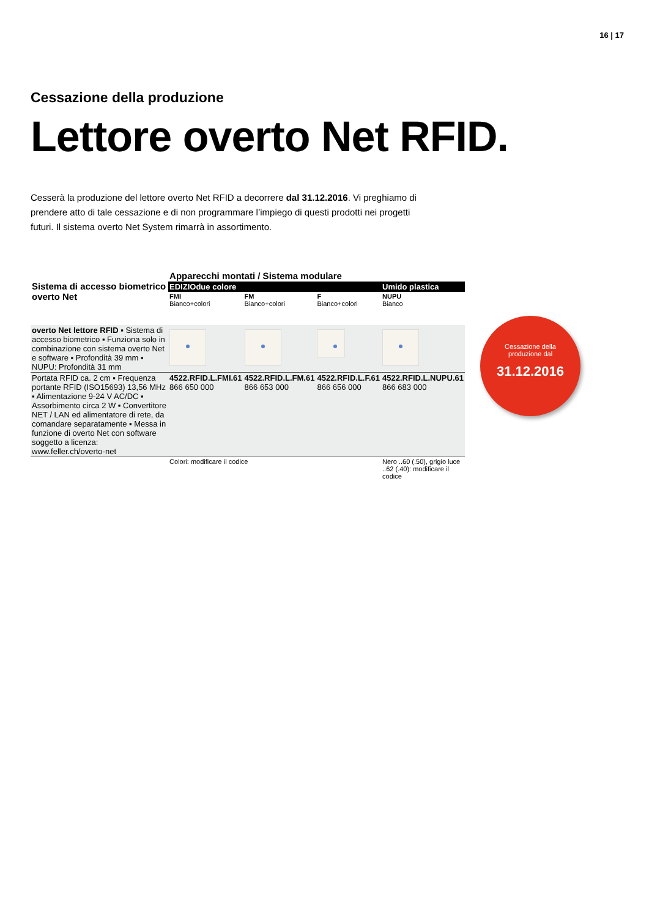16 | 17
Cessazione della produzione
Lettore overto Net RFID.
Cesserà la produzione del lettore overto Net RFID a decorrere dal 31.12.2016. Vi preghiamo di prendere atto di tale cessazione e di non programmare l’impiego di questi prodotti nei progetti futuri. Il sistema overto Net System rimarrà in assortimento.
| Sistema di accesso biometrico overto Net | Apparecchi montati / Sistema modulare | | | |
| --- | --- | --- | --- | --- |
| | EDIZIOdue colore | | | Umido plastica |
| | FMI Bianco+colori | FM Bianco+colori | F Bianco+colori | NUPU Bianco |
| overto Net lettore RFID ▪ Sistema di accesso biometrico ▪ Funziona solo in combinazione con sistema overto Net e software ▪ Profondità 39 mm ▪ NUPU: Profondità 31 mm | | | | |
| Portata RFID ca. 2 cm ▪ Frequenza portante RFID (ISO15693) 13,56 MHz ▪ Alimentazione 9-24 V AC/DC ▪ Assorbimento circa 2 W ▪ Convertitore NET / LAN ed alimentatore di rete, da comandare separatamente ▪ Messa in funzione di overto Net con software soggetto a licenza: www.feller.ch/overto-net | 4522.RFID.L.FMI.61 866 650 000 | 4522.RFID.L.FM.61 866 653 000 | 4522.RFID.L.F.61 866 656 000 | 4522.RFID.L.NUPU.61 866 683 000 |
| | Colori: modificare il codice | | | Nero ..60 (.50), grigio luce ..62 (.40): modificare il codice |
Cessazione della
produzione dal
31.12.2016